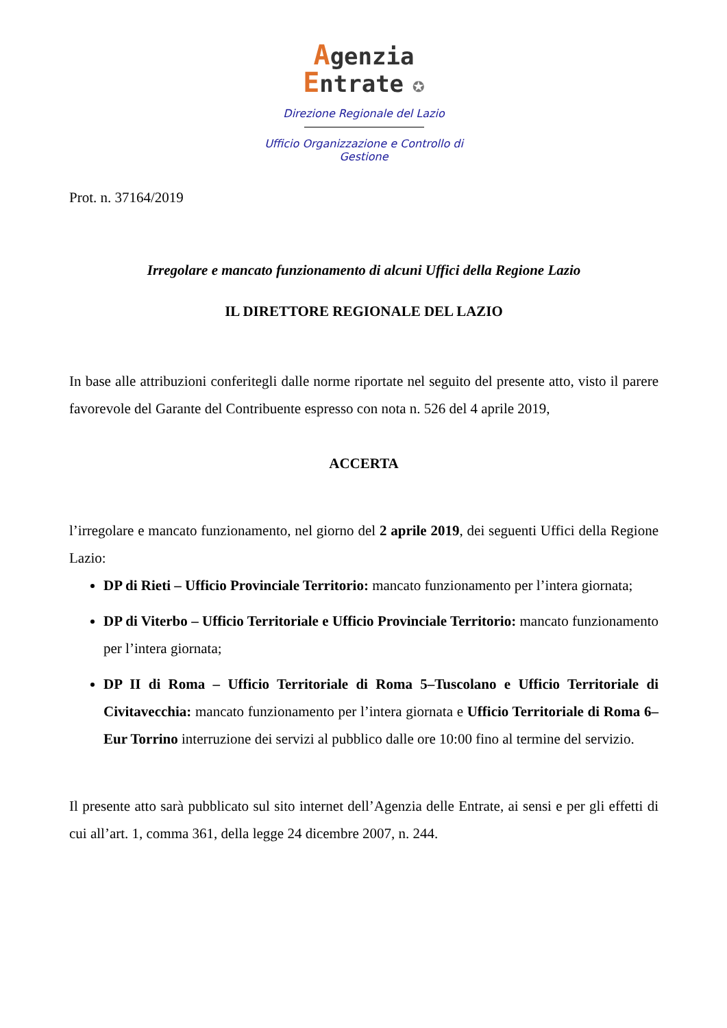Agenzia
Entrate ✪
Direzione Regionale del Lazio
Ufficio Organizzazione e Controllo di
Gestione
Prot. n. 37164/2019
Irregolare e mancato funzionamento di alcuni Uffici della Regione Lazio
IL DIRETTORE REGIONALE DEL LAZIO
In base alle attribuzioni conferitegli dalle norme riportate nel seguito del presente atto, visto il parere favorevole del Garante del Contribuente espresso con nota n. 526 del 4 aprile 2019,
ACCERTA
l’irregolare e mancato funzionamento, nel giorno del 2 aprile 2019, dei seguenti Uffici della Regione Lazio:
DP di Rieti – Ufficio Provinciale Territorio: mancato funzionamento per l’intera giornata;
DP di Viterbo – Ufficio Territoriale e Ufficio Provinciale Territorio: mancato funzionamento per l’intera giornata;
DP II di Roma – Ufficio Territoriale di Roma 5–Tuscolano e Ufficio Territoriale di Civitavecchia: mancato funzionamento per l’intera giornata e Ufficio Territoriale di Roma 6–Eur Torrino interruzione dei servizi al pubblico dalle ore 10:00 fino al termine del servizio.
Il presente atto sarà pubblicato sul sito internet dell’Agenzia delle Entrate, ai sensi e per gli effetti di cui all’art. 1, comma 361, della legge 24 dicembre 2007, n. 244.